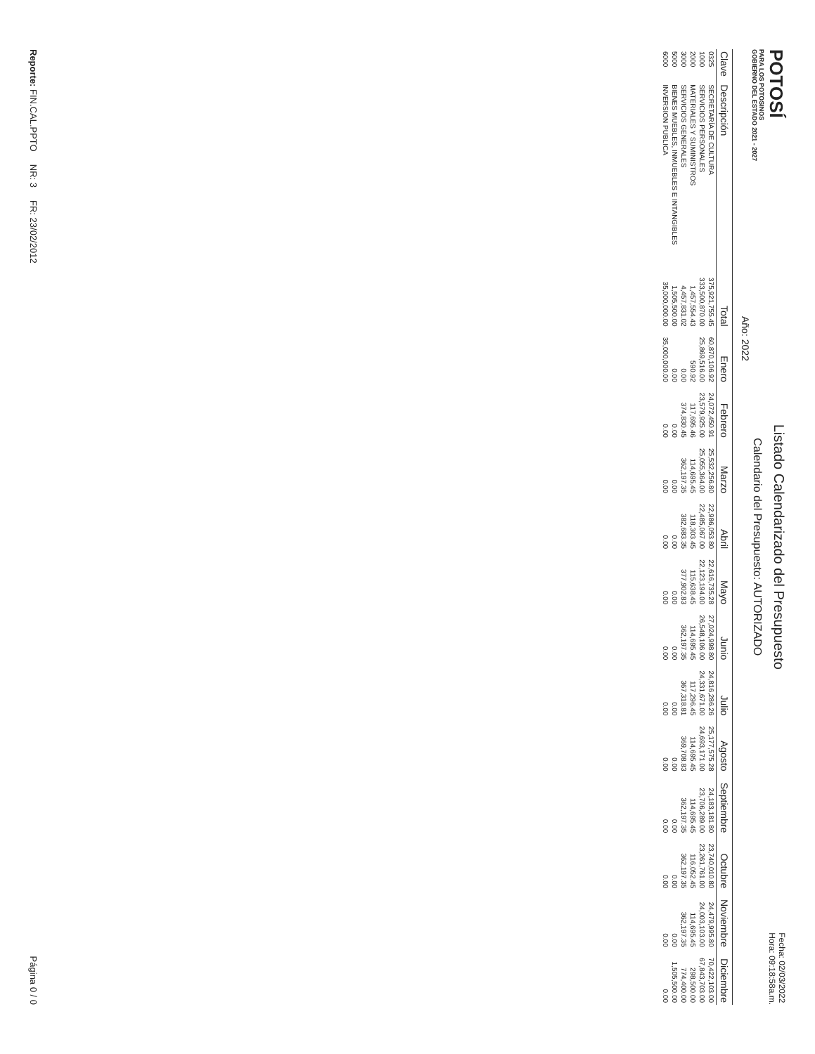POTOSÍ
PARA LOS POTOSINOS
GOBIERNO DEL ESTADO 2021 - 2027
Listado Calendarizado del Presupuesto
Calendario del Presupuesto: AUTORIZADO
Fecha: 02/03/2022
Hora: 09:18:58a.m.
Año: 2022
| Clave | Descripción | Total | Enero | Febrero | Marzo | Abril | Mayo | Junio | Julio | Agosto | Septiembre | Octubre | Noviembre | Diciembre |
| --- | --- | --- | --- | --- | --- | --- | --- | --- | --- | --- | --- | --- | --- | --- |
| 0325 | SECRETARÍA DE CULTURA | 375,921,755.45 | 60,870,106.92 | 24,072,450.91 | 25,532,256.80 | 22,986,053.80 | 22,616,735.28 | 27,024,998.80 | 24,816,286.26 | 25,177,575.28 | 24,183,181.80 | 23,740,010.80 | 24,479,995.80 | 70,422,103.00 |
| 1000 | SERVICIOS PERSONALES | 333,500,870.00 | 25,869,516.00 | 23,579,925.00 | 25,055,364.00 | 22,485,067.00 | 22,123,194.00 | 26,548,106.00 | 24,331,671.00 | 24,693,171.00 | 23,706,289.00 | 23,261,761.00 | 24,003,103.00 | 67,843,703.00 |
| 2000 | MATERIALES Y SUMINISTROS | 1,457,554.43 | 590.92 | 117,695.46 | 114,695.45 | 118,303.45 | 115,638.45 | 114,695.45 | 117,296.45 | 114,695.45 | 114,695.45 | 116,052.45 | 114,695.45 | 298,500.00 |
| 3000 | SERVICIOS GENERALES | 4,457,831.02 | 0.00 | 374,830.45 | 362,197.35 | 382,683.35 | 377,902.83 | 362,197.35 | 367,318.81 | 369,708.83 | 362,197.35 | 362,197.35 | 362,197.35 | 774,400.00 |
| 5000 | BIENES MUEBLES, INMUEBLES E INTANGIBLES | 1,505,500.00 | 0.00 | 0.00 | 0.00 | 0.00 | 0.00 | 0.00 | 0.00 | 0.00 | 0.00 | 0.00 | 0.00 | 1,505,500.00 |
| 6000 | INVERSION PUBLICA | 35,000,000.00 | 35,000,000.00 | 0.00 | 0.00 | 0.00 | 0.00 | 0.00 | 0.00 | 0.00 | 0.00 | 0.00 | 0.00 | 0.00 |
Reporte: FIN.CAL.PPTO NR: 3 FR: 23/02/2012 Página 0 / 0